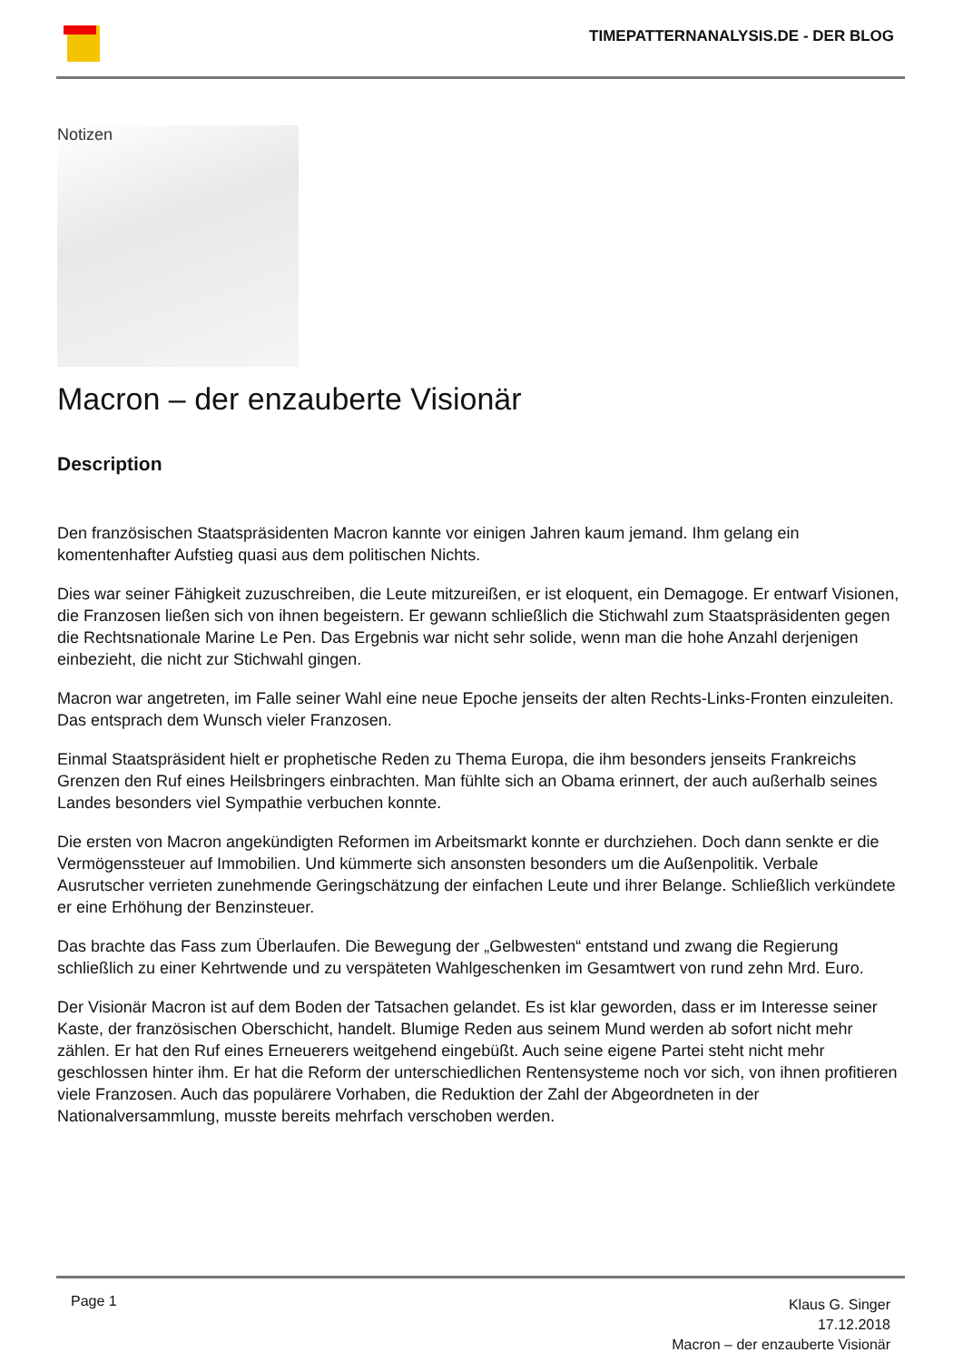TIMEPATTERNANALYSIS.DE - DER BLOG
Notizen
Macron – der enzauberte Visionär
Description
Den französischen Staatspräsidenten Macron kannte vor einigen Jahren kaum jemand. Ihm gelang ein komentenhafter Aufstieg quasi aus dem politischen Nichts.
Dies war seiner Fähigkeit zuzuschreiben, die Leute mitzureißen, er ist eloquent, ein Demagoge. Er entwarf Visionen, die Franzosen ließen sich von ihnen begeistern. Er gewann schließlich die Stichwahl zum Staatspräsidenten gegen die Rechtsnationale Marine Le Pen. Das Ergebnis war nicht sehr solide, wenn man die hohe Anzahl derjenigen einbezieht, die nicht zur Stichwahl gingen.
Macron war angetreten, im Falle seiner Wahl eine neue Epoche jenseits der alten Rechts-Links-Fronten einzuleiten. Das entsprach dem Wunsch vieler Franzosen.
Einmal Staatspräsident hielt er prophetische Reden zu Thema Europa, die ihm besonders jenseits Frankreichs Grenzen den Ruf eines Heilsbringers einbrachten. Man fühlte sich an Obama erinnert, der auch außerhalb seines Landes besonders viel Sympathie verbuchen konnte.
Die ersten von Macron angekündigten Reformen im Arbeitsmarkt konnte er durchziehen. Doch dann senkte er die Vermögenssteuer auf Immobilien. Und kümmerte sich ansonsten besonders um die Außenpolitik. Verbale Ausrutscher verrieten zunehmende Geringschätzung der einfachen Leute und ihrer Belange. Schließlich verkündete er eine Erhöhung der Benzinsteuer.
Das brachte das Fass zum Überlaufen. Die Bewegung der „Gelbwesten“ entstand und zwang die Regierung schließlich zu einer Kehrtwende und zu verspäteten Wahlgeschenken im Gesamtwert von rund zehn Mrd. Euro.
Der Visionär Macron ist auf dem Boden der Tatsachen gelandet. Es ist klar geworden, dass er im Interesse seiner Kaste, der französischen Oberschicht, handelt. Blumige Reden aus seinem Mund werden ab sofort nicht mehr zählen. Er hat den Ruf eines Erneuerers weitgehend eingebüßt. Auch seine eigene Partei steht nicht mehr geschlossen hinter ihm. Er hat die Reform der unterschiedlichen Rentensysteme noch vor sich, von ihnen profitieren viele Franzosen. Auch das populärere Vorhaben, die Reduktion der Zahl der Abgeordneten in der Nationalversammlung, musste bereits mehrfach verschoben werden.
Page 1
Klaus G. Singer
17.12.2018
Macron – der enzauberte Visionär